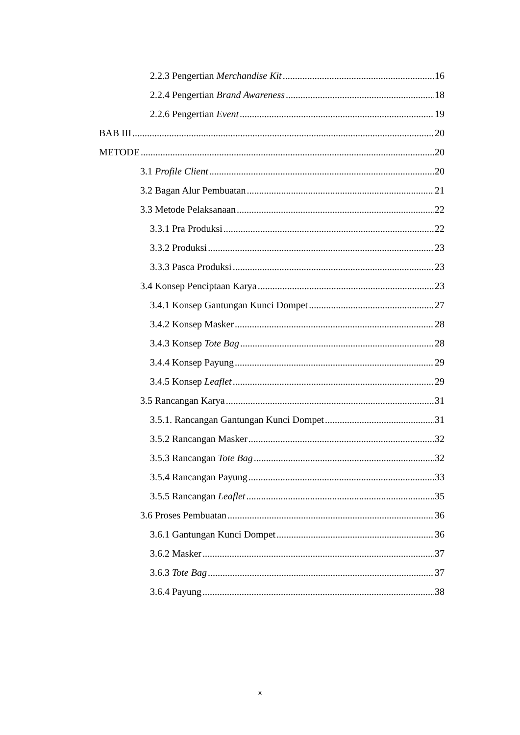2.2.3 Pengertian Merchandise Kit 16
2.2.4 Pengertian Brand Awareness 18
2.2.6 Pengertian Event 19
BAB III 20
METODE 20
3.1 Profile Client 20
3.2 Bagan Alur Pembuatan 21
3.3 Metode Pelaksanaan 22
3.3.1 Pra Produksi 22
3.3.2 Produksi 23
3.3.3 Pasca Produksi 23
3.4 Konsep Penciptaan Karya 23
3.4.1 Konsep Gantungan Kunci Dompet 27
3.4.2 Konsep Masker 28
3.4.3 Konsep Tote Bag 28
3.4.4 Konsep Payung 29
3.4.5 Konsep Leaflet 29
3.5 Rancangan Karya 31
3.5.1. Rancangan Gantungan Kunci Dompet 31
3.5.2 Rancangan Masker 32
3.5.3 Rancangan Tote Bag 32
3.5.4 Rancangan Payung 33
3.5.5 Rancangan Leaflet 35
3.6 Proses Pembuatan 36
3.6.1 Gantungan Kunci Dompet 36
3.6.2 Masker 37
3.6.3 Tote Bag 37
3.6.4 Payung 38
x